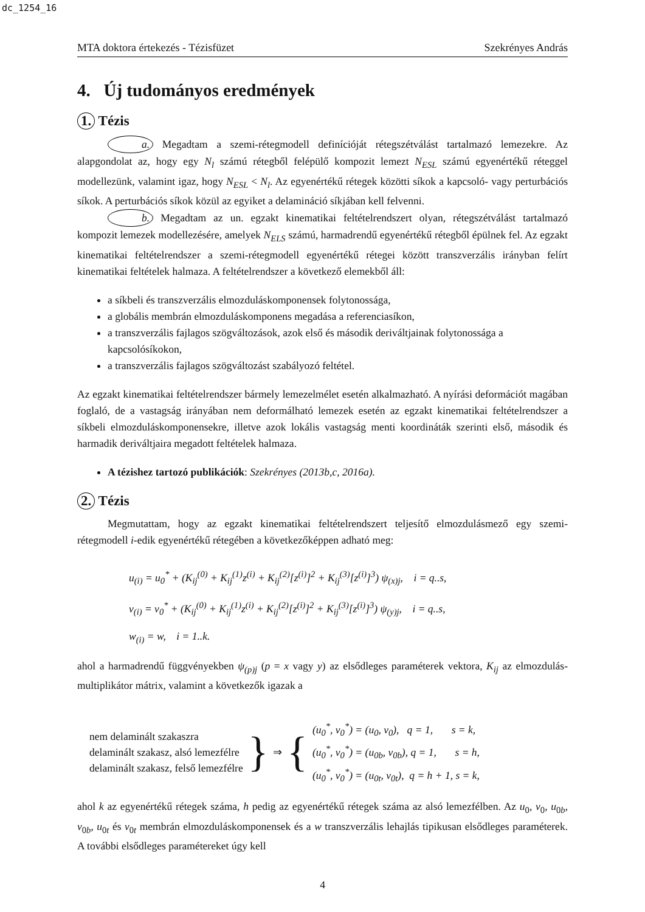dc_1254_16
MTA doktora értekezés - Tézisfüzet Szekrényes András
4. Új tudományos eredmények
1. Tézis
a. Megadtam a szemi-rétegmodell definícióját rétegszétválást tartalmazó lemezekre. Az alapgondolat az, hogy egy N<sub>l</sub> számú rétegből felépülő kompozit lemezt N<sub>ESL</sub> számú egyenértékű réteggel modellezünk, valamint igaz, hogy N<sub>ESL</sub> < N<sub>l</sub>. Az egyenértékű rétegek közötti síkok a kapcsoló- vagy perturbációs síkok. A perturbációs síkok közül az egyiket a delamináció síkjában kell felvenni.
b. Megadtam az un. egzakt kinematikai feltételrendszert olyan, rétegszétválást tartalmazó kompozit lemezek modellezésére, amelyek N<sub>ELS</sub> számú, harmadrendű egyenértékű rétegből épülnek fel. Az egzakt kinematikai feltételrendszer a szemi-rétegmodell egyenértékű rétegei között transzverzális irányban felírt kinematikai feltételek halmaza. A feltételrendszer a következő elemekből áll:
a síkbeli és transzverzális elmozduláskomponensek folytonossága,
a globális membrán elmozduláskomponens megadása a referenciasíkon,
a transzverzális fajlagos szögváltozások, azok első és második deriváltjainak folytonossága a kapcsolósíkokon,
a transzverzális fajlagos szögváltozást szabályozó feltétel.
Az egzakt kinematikai feltételrendszer bármely lemezelmélet esetén alkalmazható. A nyírási deformációt magában foglaló, de a vastagság irányában nem deformálható lemezek esetén az egzakt kinematikai feltételrendszer a síkbeli elmozduláskomponensekre, illetve azok lokális vastagság menti koordináták szerinti első, második és harmadik deriváltjaira megadott feltételek halmaza.
A tézishez tartozó publikációk: Szekrényes (2013b,c, 2016a).
2. Tézis
Megmutattam, hogy az egzakt kinematikai feltételrendszert teljesítő elmozdulásmező egy szemi-rétegmodell i-edik egyenértékű rétegében a következőképpen adható meg:
u<sub>(i)</sub> = u<sub>0</sub><sup>*</sup> + (K<sub>ij</sub><sup>(0)</sup> + K<sub>ij</sub><sup>(1)</sup>z<sup>(i)</sup> + K<sub>ij</sub><sup>(2)</sup>[z<sup>(i)</sup>]<sup>2</sup> + K<sub>ij</sub><sup>(3)</sup>[z<sup>(i)</sup>]<sup>3</sup>) ψ<sub>(x)j</sub>, i = q..s,
v<sub>(i)</sub> = v<sub>0</sub><sup>*</sup> + (K<sub>ij</sub><sup>(0)</sup> + K<sub>ij</sub><sup>(1)</sup>z<sup>(i)</sup> + K<sub>ij</sub><sup>(2)</sup>[z<sup>(i)</sup>]<sup>2</sup> + K<sub>ij</sub><sup>(3)</sup>[z<sup>(i)</sup>]<sup>3</sup>) ψ<sub>(y)j</sub>, i = q..s,
w<sub>(i)</sub> = w, i = 1..k.
ahol a harmadrendű függvényekben ψ<sub>(p)j</sub> (p = x vagy y) az elsődleges paraméterek vektora, K<sub>ij</sub> az elmozdulás-multiplikátor mátrix, valamint a következők igazak a
nem delaminált szakaszra
delaminált szakasz, alsó lemezfélre
delaminált szakasz, felső lemezfélre
}
⇒
{
(u<sub>0</sub><sup>*</sup>, v<sub>0</sub><sup>*</sup>) = (u<sub>0</sub>, v<sub>0</sub>), q = 1, s = k,
(u<sub>0</sub><sup>*</sup>, v<sub>0</sub><sup>*</sup>) = (u<sub>0b</sub>, v<sub>0b</sub>), q = 1, s = h,
(u<sub>0</sub><sup>*</sup>, v<sub>0</sub><sup>*</sup>) = (u<sub>0t</sub>, v<sub>0t</sub>), q = h + 1, s = k,
ahol k az egyenértékű rétegek száma, h pedig az egyenértékű rétegek száma az alsó lemezfélben. Az u<sub>0</sub>, v<sub>0</sub>, u<sub>0b</sub>, v<sub>0b</sub>, u<sub>0t</sub> és v<sub>0t</sub> membrán elmozduláskomponensek és a w transzverzális lehajlás tipikusan elsődleges paraméterek. A további elsődleges paramétereket úgy kell
4